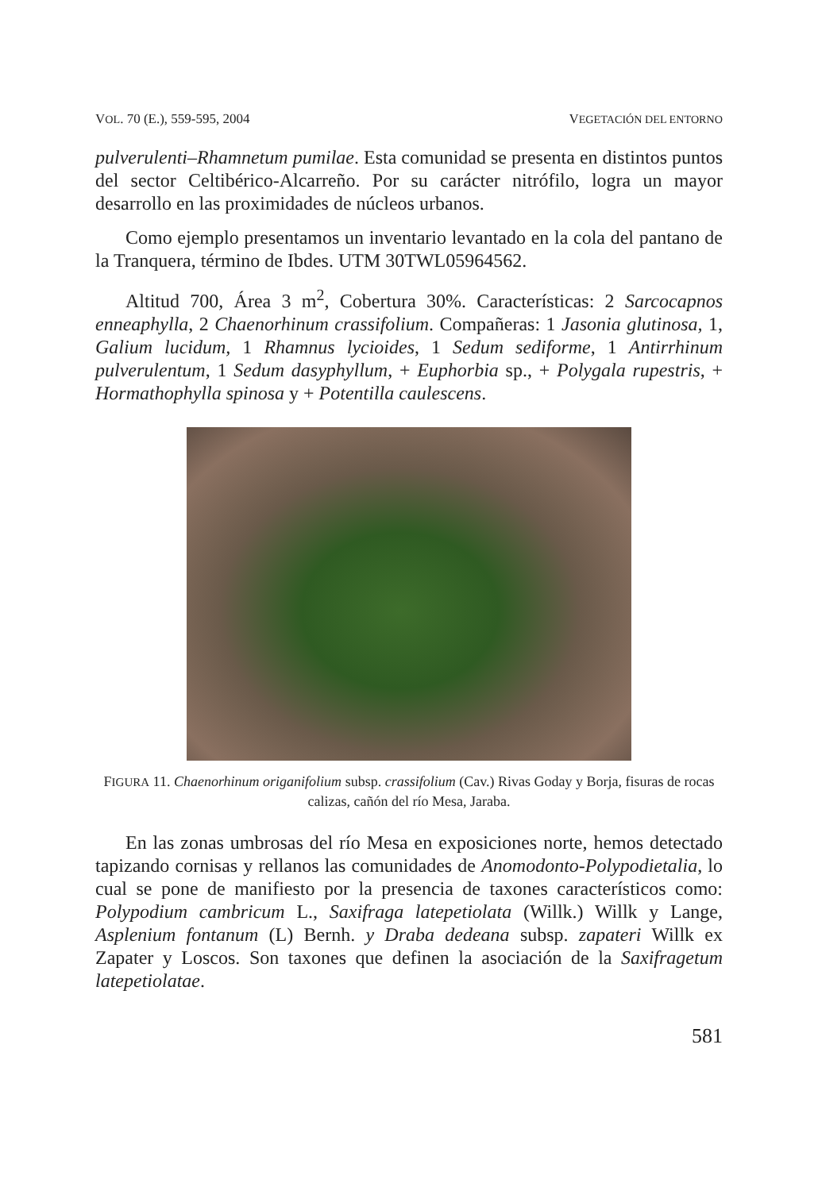VOL. 70 (E.), 559-595, 2004 VEGETACIÓN DEL ENTORNO
pulverulenti–Rhamnetum pumilae. Esta comunidad se presenta en distintos puntos del sector Celtibérico-Alcarreño. Por su carácter nitrófilo, logra un mayor desarrollo en las proximidades de núcleos urbanos.
Como ejemplo presentamos un inventario levantado en la cola del pantano de la Tranquera, término de Ibdes. UTM 30TWL05964562.
Altitud 700, Área 3 m<sup>2</sup>, Cobertura 30%. Características: 2 Sarcocapnos enneaphylla, 2 Chaenorhinum crassifolium. Compañeras: 1 Jasonia glutinosa, 1, Galium lucidum, 1 Rhamnus lycioides, 1 Sedum sediforme, 1 Antirrhinum pulverulentum, 1 Sedum dasyphyllum, + Euphorbia sp., + Polygala rupestris, + Hormathophylla spinosa y + Potentilla caulescens.
FIGURA 11. Chaenorhinum origanifolium subsp. crassifolium (Cav.) Rivas Goday y Borja, fisuras de rocas calizas, cañón del río Mesa, Jaraba.
En las zonas umbrosas del río Mesa en exposiciones norte, hemos detectado tapizando cornisas y rellanos las comunidades de Anomodonto-Polypodietalia, lo cual se pone de manifiesto por la presencia de taxones característicos como: Polypodium cambricum L., Saxifraga latepetiolata (Willk.) Willk y Lange, Asplenium fontanum (L) Bernh. y Draba dedeana subsp. zapateri Willk ex Zapater y Loscos. Son taxones que definen la asociación de la Saxifragetum latepetiolatae.
581